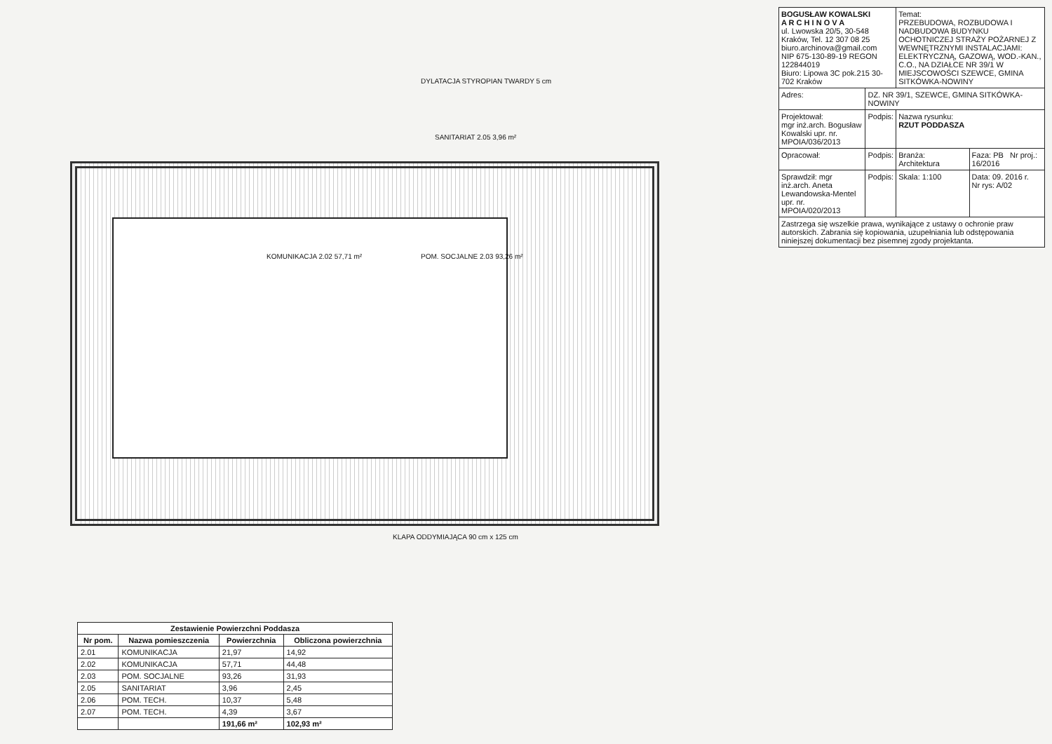POM. SOCJALNE 2.03 93,26 m²
KOMUNIKACJA 2.02 57,71 m²
SANITARIAT 2.05 3,96 m²
DYLATACJA STYROPIAN TWARDY 5 cm
KLAPA ODDYMIAJĄCA 90 cm x 125 cm
| BOGUSŁAW KOWALSKI A R C H I N O V A ul. Lwowska 20/5, 30-548 Kraków, Tel. 12 307 08 25 biuro.archinova@gmail.com NIP 675-130-89-19 REGON 122844019 Biuro: Lipowa 3C pok.215 30-702 Kraków | | Temat: PRZEBUDOWA, ROZBUDOWA I NADBUDOWA BUDYNKU OCHOTNICZEJ STRAŻY POŻARNEJ Z WEWNĘTRZNYMI INSTALACJAMI: ELEKTRYCZNĄ, GAZOWĄ, WOD.-KAN., C.O., NA DZIAŁCE NR 39/1 W MIEJSCOWOŚCI SZEWCE, GMINA SITKÓWKA-NOWINY | |
| Adres: | DZ. NR 39/1, SZEWCE, GMINA SITKÓWKA-NOWINY | | |
| Projektował: mgr inż.arch. Bogusław Kowalski upr. nr. MPOIA/036/2013 | Podpis: | Nazwa rysunku: RZUT PODDASZA | |
| Opracował: | Podpis: | Branża: Architektura | Faza: PB Nr proj.: 16/2016 |
| Sprawdził: mgr inż.arch. Aneta Lewandowska-Mentel upr. nr. MPOIA/020/2013 | Podpis: | Skala: 1:100 | Data: 09. 2016 r. Nr rys: A/02 |
| Zastrzega się wszelkie prawa, wynikające z ustawy o ochronie praw autorskich. Zabrania się kopiowania, uzupełniania lub odstępowania niniejszej dokumentacji bez pisemnej zgody projektanta. | | | |
| Zestawienie Powierzchni Poddasza | | | |
| --- | --- | --- | --- |
| Nr pom. | Nazwa pomieszczenia | Powierzchnia | Obliczona powierzchnia |
| 2.01 | KOMUNIKACJA | 21,97 | 14,92 |
| 2.02 | KOMUNIKACJA | 57,71 | 44,48 |
| 2.03 | POM. SOCJALNE | 93,26 | 31,93 |
| 2.05 | SANITARIAT | 3,96 | 2,45 |
| 2.06 | POM. TECH. | 10,37 | 5,48 |
| 2.07 | POM. TECH. | 4,39 | 3,67 |
| | | 191,66 m² | 102,93 m² |